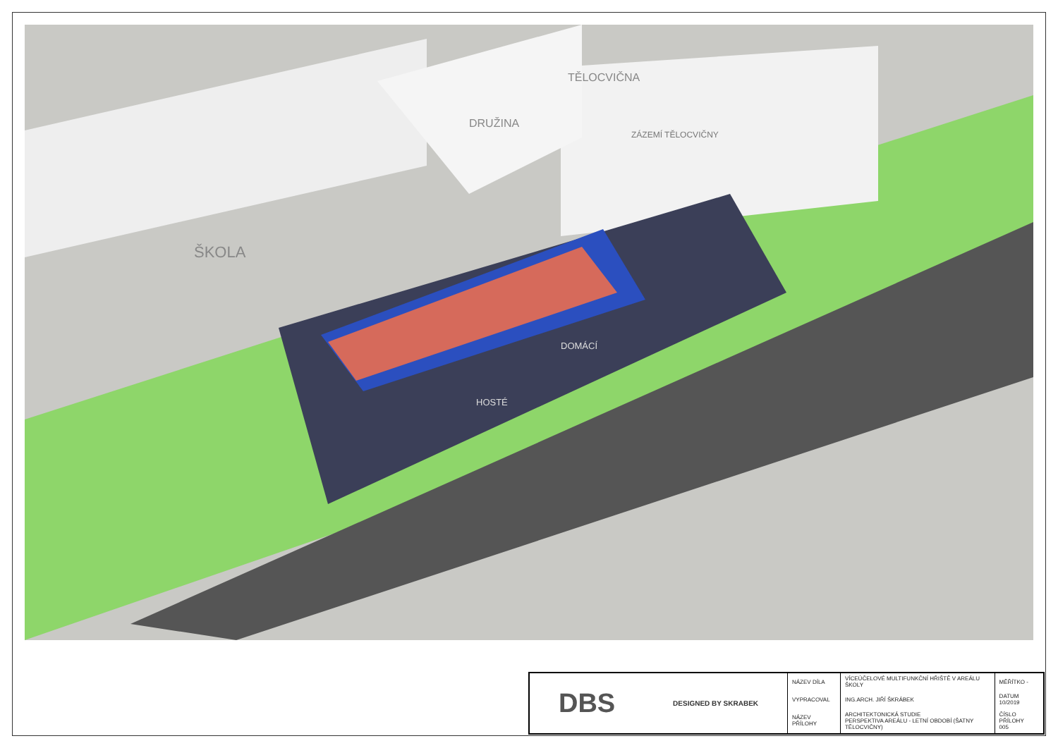ŠKOLA
DRUŽINA
TĚLOCVIČNA
ZÁZEMÍ TĚLOCVIČNY
DOMÁCÍ
HOSTÉ
DBS DESIGNED BY SKRABEK
| NÁZEV DÍLA | VÍCEÚČELOVÉ MULTIFUNKČNÍ HŘIŠTĚ V AREÁLU ŠKOLY | MĚŘÍTKO - |
| VYPRACOVAL | ING.ARCH. JIŘÍ ŠKRÁBEK | DATUM 10/2019 |
| NÁZEV PŘÍLOHY | ARCHITEKTONICKÁ STUDIE PERSPEKTIVA AREÁLU - LETNÍ OBDOBÍ (ŠATNY TĚLOCVIČNY) | ČÍSLO PŘÍLOHY 005 |